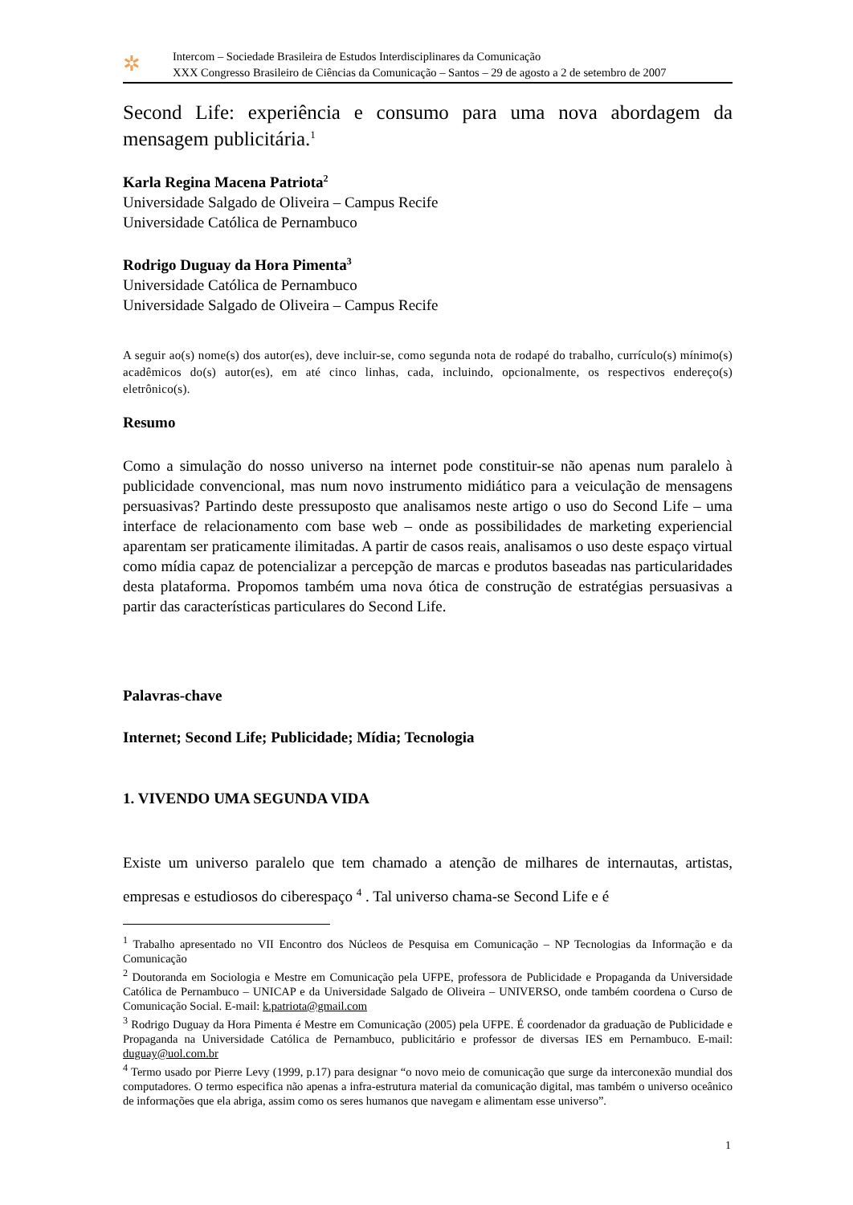✲
Intercom – Sociedade Brasileira de Estudos Interdisciplinares da Comunicação
XXX Congresso Brasileiro de Ciências da Comunicação – Santos – 29 de agosto a 2 de setembro de 2007
Second Life: experiência e consumo para uma nova abordagem da mensagem publicitária.<sup>1</sup>
Karla Regina Macena Patriota<sup>2</sup>
Universidade Salgado de Oliveira – Campus Recife
Universidade Católica de Pernambuco
Rodrigo Duguay da Hora Pimenta<sup>3</sup>
Universidade Católica de Pernambuco
Universidade Salgado de Oliveira – Campus Recife
A seguir ao(s) nome(s) dos autor(es), deve incluir-se, como segunda nota de rodapé do trabalho, currículo(s) mínimo(s) acadêmicos do(s) autor(es), em até cinco linhas, cada, incluindo, opcionalmente, os respectivos endereço(s) eletrônico(s).
Resumo
Como a simulação do nosso universo na internet pode constituir-se não apenas num paralelo à publicidade convencional, mas num novo instrumento midiático para a veiculação de mensagens persuasivas? Partindo deste pressuposto que analisamos neste artigo o uso do Second Life – uma interface de relacionamento com base web – onde as possibilidades de marketing experiencial aparentam ser praticamente ilimitadas. A partir de casos reais, analisamos o uso deste espaço virtual como mídia capaz de potencializar a percepção de marcas e produtos baseadas nas particularidades desta plataforma. Propomos também uma nova ótica de construção de estratégias persuasivas a partir das características particulares do Second Life.
Palavras-chave
Internet; Second Life; Publicidade; Mídia; Tecnologia
1. VIVENDO UMA SEGUNDA VIDA
Existe um universo paralelo que tem chamado a atenção de milhares de internautas, artistas, empresas e estudiosos do ciberespaço <sup>4</sup> . Tal universo chama-se Second Life e é
<sup>1</sup> Trabalho apresentado no VII Encontro dos Núcleos de Pesquisa em Comunicação – NP Tecnologias da Informação e da Comunicação
<sup>2</sup> Doutoranda em Sociologia e Mestre em Comunicação pela UFPE, professora de Publicidade e Propaganda da Universidade Católica de Pernambuco – UNICAP e da Universidade Salgado de Oliveira – UNIVERSO, onde também coordena o Curso de Comunicação Social. E-mail: k.patriota@gmail.com
<sup>3</sup> Rodrigo Duguay da Hora Pimenta é Mestre em Comunicação (2005) pela UFPE. É coordenador da graduação de Publicidade e Propaganda na Universidade Católica de Pernambuco, publicitário e professor de diversas IES em Pernambuco. E-mail: duguay@uol.com.br
<sup>4</sup> Termo usado por Pierre Levy (1999, p.17) para designar “o novo meio de comunicação que surge da interconexão mundial dos computadores. O termo especifica não apenas a infra-estrutura material da comunicação digital, mas também o universo oceânico de informações que ela abriga, assim como os seres humanos que navegam e alimentam esse universo”.
1